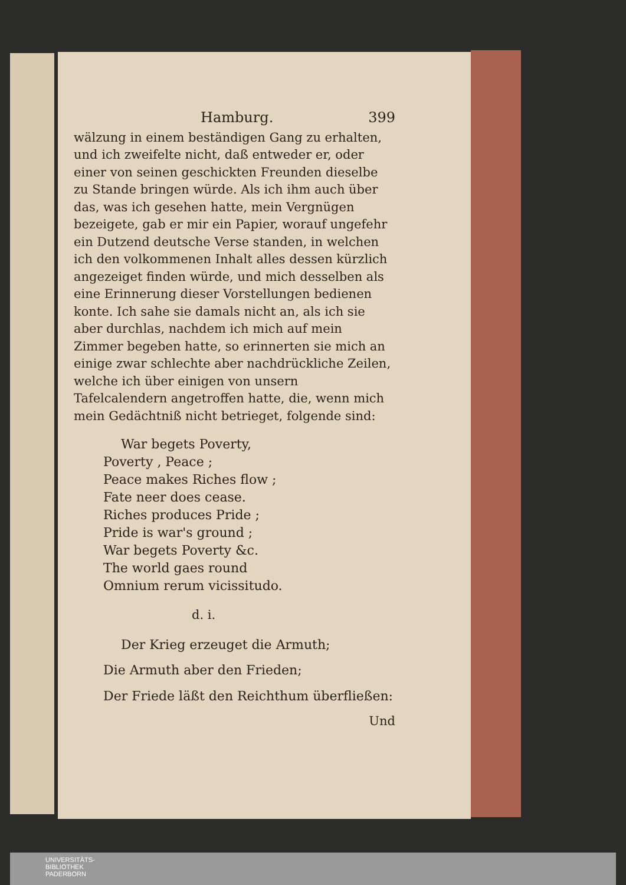Hamburg. 399
wälzung in einem beständigen Gang zu erhalten, und ich zweifelte nicht, daß entweder er, oder einer von seinen geschickten Freunden dieselbe zu Stande bringen würde. Als ich ihm auch über das, was ich gesehen hatte, mein Vergnügen bezeigete, gab er mir ein Papier, worauf ungefehr ein Dutzend deutsche Verse standen, in welchen ich den volkommenen Inhalt alles dessen kürzlich angezeiget finden würde, und mich desselben als eine Erinnerung dieser Vorstellungen bedienen konte. Ich sahe sie damals nicht an, als ich sie aber durchlas, nachdem ich mich auf mein Zimmer begeben hatte, so erinnerten sie mich an einige zwar schlechte aber nachdrückliche Zeilen, welche ich über einigen von unsern Tafelcalendern angetroffen hatte, die, wenn mich mein Gedächtniß nicht betrieget, folgende sind:
War begets Poverty,
Poverty , Peace ;
Peace makes Riches flow ;
Fate neer does cease.
Riches produces Pride ;
Pride is war's ground ;
War begets Poverty &c.
The world gaes round
Omnium rerum vicissitudo.
d. i.
Der Krieg erzeuget die Armuth;
Die Armuth aber den Frieden;
Der Friede läßt den Reichthum überfließen:
Und
UNIVERSITÄTS-
BIBLIOTHEK
PADERBORN